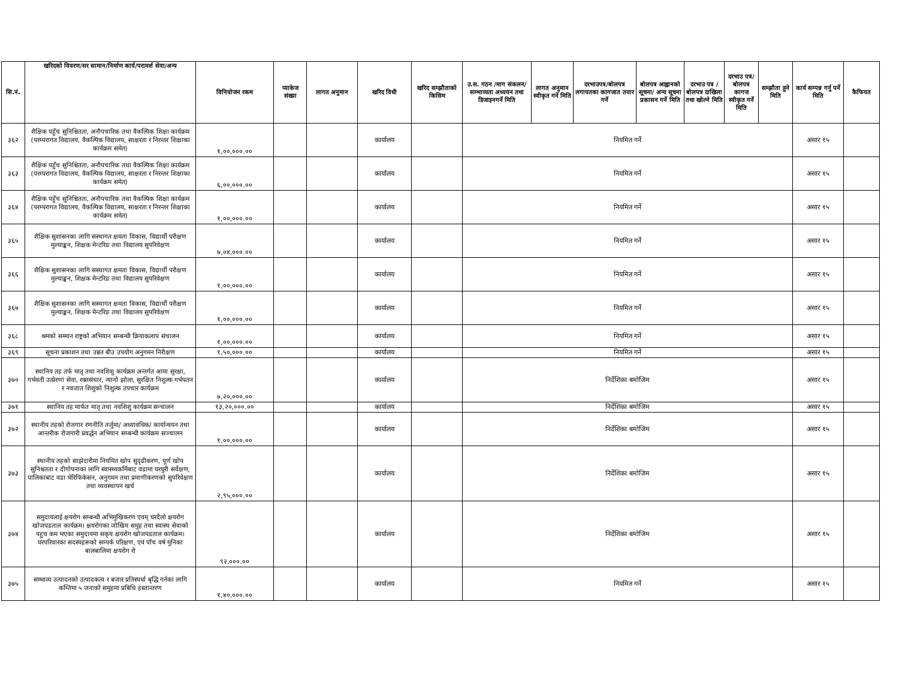| सि.नं. | खरिदको विवरण/सर सामान/निर्माण कार्य/परामर्श सेवा/अन्य | विनियोजन रकम | प्याकेज संख्या | लागत अनुमान | खरिद विधी | खरिद सम्झौताको किसिम | उ.स. गठन /माग संकलन/सम्भाव्यता अध्ययन तथा डिजाइनगर्ने मिति | लागत अनुमान स्वीकृत गर्ने मिति | दरभाउपत्र/बोलपत्र लगायतका कागजात तयार गर्ने | बोलपत्र आह्वानको सूचना/ अन्य सूचना प्रकासन गर्ने मिति | दरभाउ पत्र /बोलपत्र दाखिला तथा खोल्ने मिति | दरभाउ पत्र/बोलपत्र कागज स्वीकृत गर्ने मिति | सम्झौता हुने मिति | कार्य सम्पन्न गर्नु पर्ने मिति | कैफियत |
| --- | --- | --- | --- | --- | --- | --- | --- | --- | --- | --- | --- | --- | --- | --- | --- |
| ३६२ | शैक्षिक पहुँच सुनिश्चितता, अनौपचारिक तथा वैकल्पिक शिक्षा कार्यक्रम (परम्परागत विद्यालय, वैकल्पिक विद्यालय, साक्षरता र निरन्तर शिक्षाका कार्यक्रम समेत) | १,००,०००.०० | | | कार्यालय | | नियमित गर्ने | | | | | | | असार १५ | |
| ३६३ | शैक्षिक पहुँच सुनिश्चितता, अनौपचारिक तथा वैकल्पिक शिक्षा कार्यक्रम (परम्परागत विद्यालय, वैकल्पिक विद्यालय, साक्षरता र निरन्तर शिक्षाका कार्यक्रम समेत) | ६,००,०००.०० | | | कार्यालय | | नियमित गर्ने | | | | | | | असार १५ | |
| ३६४ | शैक्षिक पहुँच सुनिश्चितता, अनौपचारिक तथा वैकल्पिक शिक्षा कार्यक्रम (परम्परागत विद्यालय, वैकल्पिक विद्यालय, साक्षरता र निरन्तर शिक्षाका कार्यक्रम समेत) | १,००,०००.०० | | | कार्यालय | | नियमित गर्ने | | | | | | | असार १५ | |
| ३६५ | शैक्षिक सुशासनका लागि सस्थागत क्षमता विकास, विद्यार्थी परीक्षण मुल्याङ्कन, शिक्षक मेन्टरिङ तथा विद्यालय सुपरिवेक्षण | ७,०४,०००.०० | | | कार्यालय | | नियमित गर्ने | | | | | | | असार १५ | |
| ३६६ | शैक्षिक सुशासनका लागि सस्थागत क्षमता विकास, विद्यार्थी परीक्षण मुल्याङ्कन, शिक्षक मेन्टरिङ तथा विद्यालय सुपरिवेक्षण | १,००,०००.०० | | | कार्यालय | | नियमित गर्ने | | | | | | | असार १५ | |
| ३६७ | शैक्षिक सुशासनका लागि सस्थागत क्षमता विकास, विद्यार्थी परीक्षण मुल्याङ्कन, शिक्षक मेन्टरिङ तथा विद्यालय सुपरिवेक्षण | १,००,०००.०० | | | कार्यालय | | नियमित गर्ने | | | | | | | असार १५ | |
| ३६८ | श्रमको सम्मान राष्ट्रको अभियान सम्बन्धी क्रियाकलाप संचालन | १,००,०००.०० | | | कार्यालय | | नियमित गर्ने | | | | | | | असार १५ | |
| ३६९ | सूचना प्रकाशन तथा उन्नत बीउ उपयोग अनुगमन निरीक्षण | १,५०,०००.०० | | | कार्यालय | | नियमित गर्ने | | | | | | | असार १५ | |
| ३७० | स्थानिय तह तर्फ मातृ तथा नवशिशु कार्यक्रम अन्तर्गत आमा सुरक्षा, गर्भवती उत्प्रेरणा सेवा, रक्तसंचार, न्यानो झोला, सुरक्षित निशुल्क गर्भपतन र नवजात शिशुको निशुल्क उपचार कार्यक्रम | ७,२०,०००.०० | | | कार्यालय | | निर्देशिका बमोजिम | | | | | | | असार १५ | |
| ३७१ | स्थानिय तह मार्फत मातृ तथा नवशिशु कार्यक्रम सन्चालन | १३,२०,०००.०० | | | कार्यालय | | निर्देशिका बमोजिम | | | | | | | असार १५ | |
| ३७२ | स्थानीय तहको रोजगार रणनीति तर्जुमा/ अध्यावधिक/ कार्यान्वयन तथा आन्तरीक रोजगारी प्रवर्द्धन अभियान सम्बन्धी कार्यक्रम सञ्चालन | १,००,०००.०० | | | कार्यालय | | निर्देशिका बमोजिम | | | | | | | असार १५ | |
| ३७३ | स्थानीय तहको साझेदारीमा नियमित खोप सुदृढीकरण, पूर्ण खोप सुनिश्चतता र दीगोपनाका लागि स्वास्थ्यकर्मिबाट वडामा घरधुरी सर्वेक्षण, पालिकाबाट वडा भेरिफिकेसन, अनुगमन तथा प्रमाणीकरणको सुपरिवेक्षण तथा व्यवस्थापन खर्च | २,९५,०००.०० | | | कार्यालय | | निर्देशिका बमोजिम | | | | | | | असार १५ | |
| ३७४ | समुदायलाई क्षयरोग सम्बन्धी अभिमुखिकरण एवम् घरदैलो क्षयरोग खोजपडताल कार्यक्रम। क्षयरोगका जोखिम समुह तथा स्वास्थ सेवाको पहुच कम भएका समुदायमा सकृय क्षयरोग खोजपडताल कार्यक्रम। घरपरिवारका सदस्यहरूको सम्पर्क परिक्षण, एवं पाँच वर्ष मुनिका बालबालिमा क्षयरोग रो | ९२,०००.०० | | | कार्यालय | | निर्देशिका बमोजिम | | | | | | | असार १५ | |
| ३७५ | सम्भाव्य उत्पादनको उत्पादकत्व र बजार प्रतिस्पर्धा बृद्धि गर्नका लागि कम्तिमा ५ जनाको समुहमा प्रबिधि हस्तान्तरण | १,४०,०००.०० | | | कार्यालय | | नियमित गर्ने | | | | | | | असार १५ | |